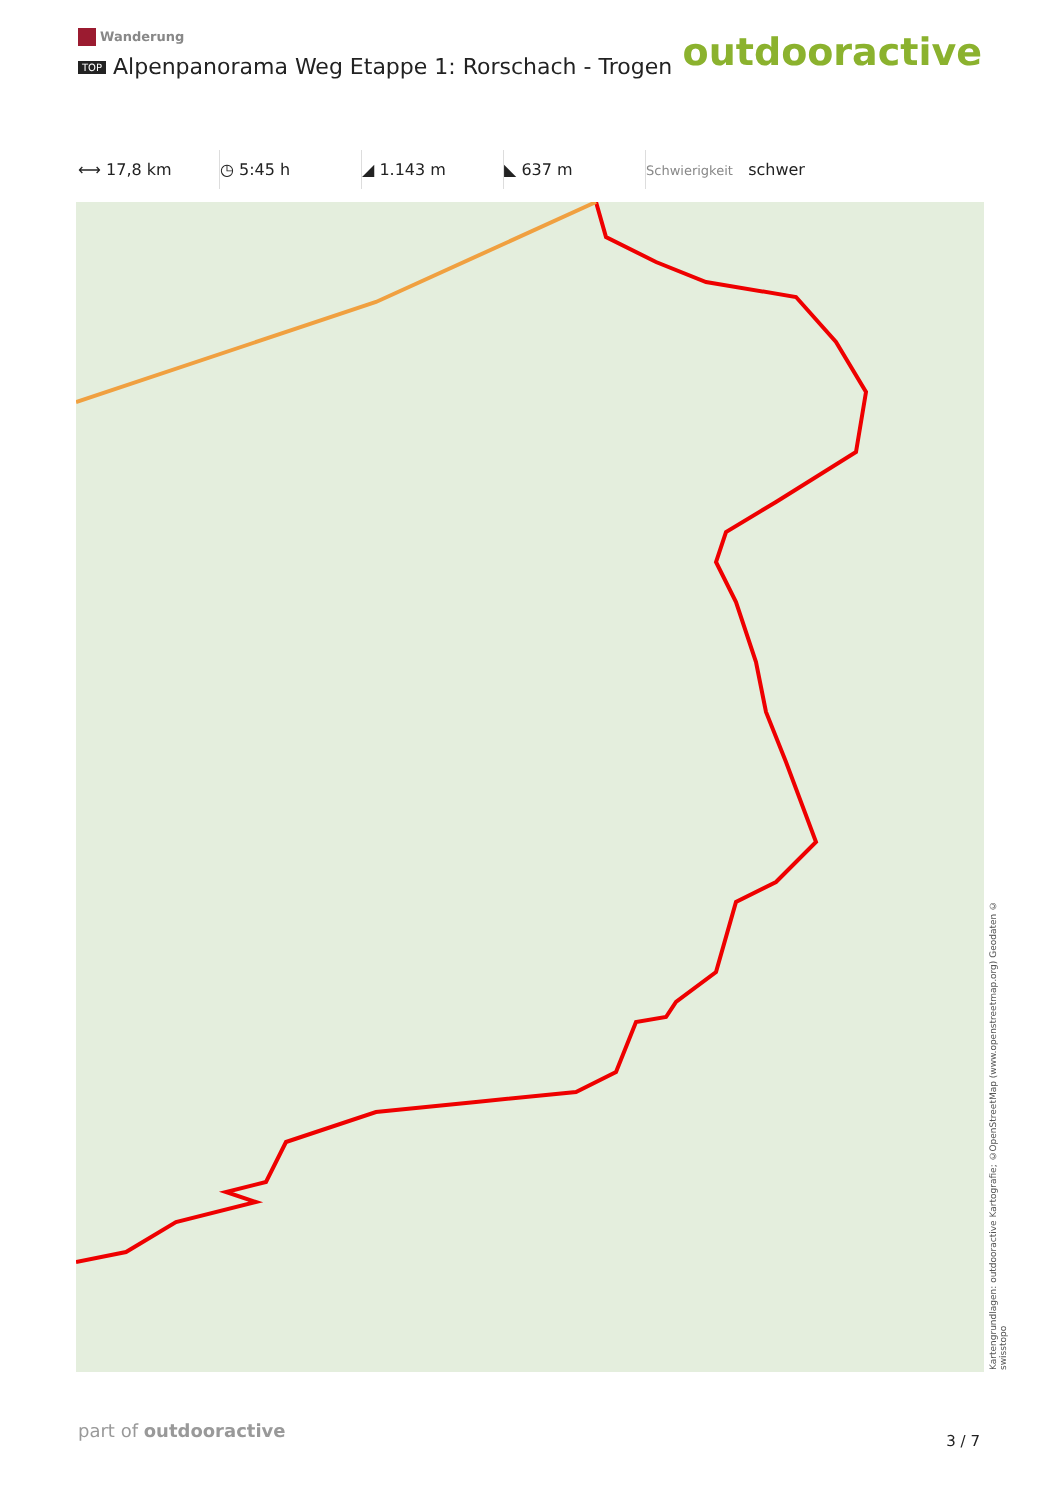Wanderung
TOP Alpenpanorama Weg Etappe 1: Rorschach - Trogen
outdooractive
⟷ 17,8 km ◷ 5:45 h ◢ 1.143 m ◣ 637 m
Schwierigkeit schwer
Kartengrundlagen: outdooractive Kartografie; ©OpenStreetMap (www.openstreetmap.org) Geodaten © swisstopo
part of outdooractive 3 / 7